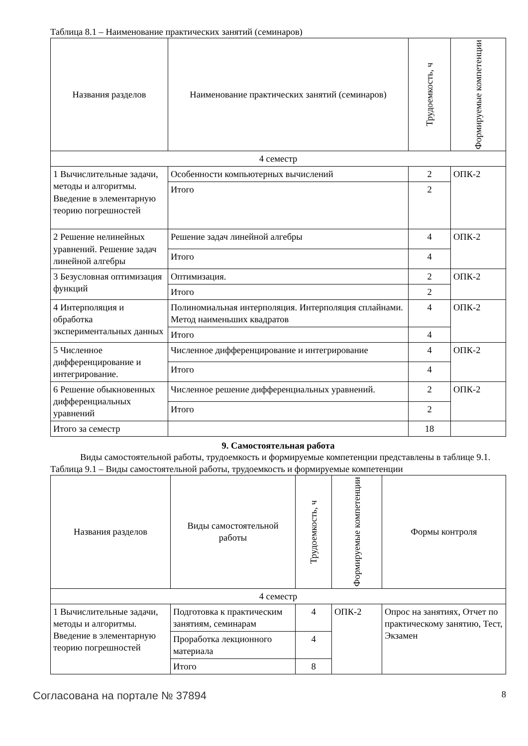Таблица 8.1 – Наименование практических занятий (семинаров)
| Названия разделов | Наименование практических занятий (семинаров) | Трудоемкость, ч | Формируемые компетенции |
| --- | --- | --- | --- |
| 4 семестр | | | |
| 1 Вычислительные задачи, методы и алгоритмы. Введение в элементарную теорию погрешностей | Особенности компьютерных вычислений | 2 | ОПК-2 |
| | Итого | 2 | |
| 2 Решение нелинейных уравнений. Решение задач линейной алгебры | Решение задач линейной алгебры | 4 | ОПК-2 |
| | Итого | 4 | |
| 3 Безусловная оптимизация функций | Оптимизация. | 2 | ОПК-2 |
| | Итого | 2 | |
| 4 Интерполяция и обработка экспериментальных данных | Полиномиальная интерполяция. Интерполяция сплайнами. Метод наименьших квадратов | 4 | ОПК-2 |
| | Итого | 4 | |
| 5 Численное дифференцирование и интегрирование. | Численное дифференцирование и интегрирование | 4 | ОПК-2 |
| | Итого | 4 | |
| 6 Решение обыкновенных дифференциальных уравнений | Численное решение дифференциальных уравнений. | 2 | ОПК-2 |
| | Итого | 2 | |
| Итого за семестр | | 18 | |
9. Самостоятельная работа
Виды самостоятельной работы, трудоемкость и формируемые компетенции представлены в таблице 9.1.
Таблица 9.1 – Виды самостоятельной работы, трудоемкость и формируемые компетенции
| Названия разделов | Виды самостоятельной работы | Трудоемкость, ч | Формируемые компетенции | Формы контроля |
| --- | --- | --- | --- | --- |
| 4 семестр | | | | |
| 1 Вычислительные задачи, методы и алгоритмы. Введение в элементарную теорию погрешностей | Подготовка к практическим занятиям, семинарам | 4 | ОПК-2 | Опрос на занятиях, Отчет по практическому занятию, Тест, Экзамен |
| | Проработка лекционного материала | 4 | | |
| | Итого | 8 | | |
Согласована на портале № 37894 8